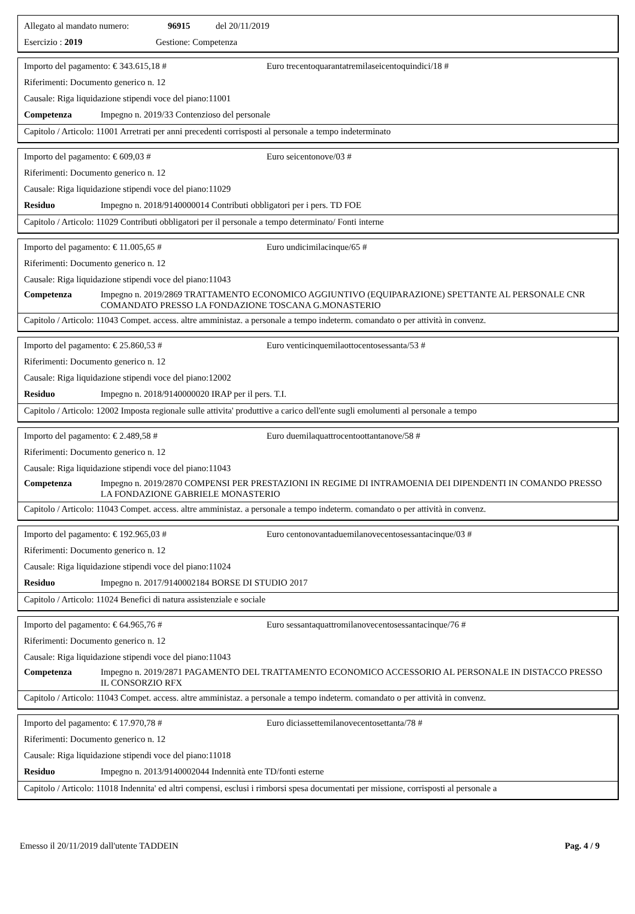Allegato al mandato numero: 96915 del 20/11/2019
Esercizio : 2019 Gestione: Competenza
Importo del pagamento: € 343.615,18 # Euro trecentoquarantatremilaseicentoquindici/18 #
Riferimenti: Documento generico n. 12
Causale: Riga liquidazione stipendi voce del piano:11001
Competenza Impegno n. 2019/33 Contenzioso del personale
Capitolo / Articolo: 11001 Arretrati per anni precedenti corrisposti al personale a tempo indeterminato
Importo del pagamento: € 609,03 # Euro seicentonove/03 #
Riferimenti: Documento generico n. 12
Causale: Riga liquidazione stipendi voce del piano:11029
Residuo Impegno n. 2018/9140000014 Contributi obbligatori per i pers. TD FOE
Capitolo / Articolo: 11029 Contributi obbligatori per il personale a tempo determinato/ Fonti interne
Importo del pagamento: € 11.005,65 # Euro undicimilacinque/65 #
Riferimenti: Documento generico n. 12
Causale: Riga liquidazione stipendi voce del piano:11043
Competenza Impegno n. 2019/2869 TRATTAMENTO ECONOMICO AGGIUNTIVO (EQUIPARAZIONE) SPETTANTE AL PERSONALE CNR COMANDATO PRESSO LA FONDAZIONE TOSCANA G.MONASTERIO
Capitolo / Articolo: 11043 Compet. access. altre amministaz. a personale a tempo indeterm. comandato o per attività in convenz.
Importo del pagamento: € 25.860,53 # Euro venticinquemilaottocentosessanta/53 #
Riferimenti: Documento generico n. 12
Causale: Riga liquidazione stipendi voce del piano:12002
Residuo Impegno n. 2018/9140000020 IRAP per il pers. T.I.
Capitolo / Articolo: 12002 Imposta regionale sulle attivita' produttive a carico dell'ente sugli emolumenti al personale a tempo
Importo del pagamento: € 2.489,58 # Euro duemilaquattrocentoottantanove/58 #
Riferimenti: Documento generico n. 12
Causale: Riga liquidazione stipendi voce del piano:11043
Competenza Impegno n. 2019/2870 COMPENSI PER PRESTAZIONI IN REGIME DI INTRAMOENIA DEI DIPENDENTI IN COMANDO PRESSO LA FONDAZIONE GABRIELE MONASTERIO
Capitolo / Articolo: 11043 Compet. access. altre amministaz. a personale a tempo indeterm. comandato o per attività in convenz.
Importo del pagamento: € 192.965,03 # Euro centonovantaduemilanovecentosessantacinque/03 #
Riferimenti: Documento generico n. 12
Causale: Riga liquidazione stipendi voce del piano:11024
Residuo Impegno n. 2017/9140002184 BORSE DI STUDIO 2017
Capitolo / Articolo: 11024 Benefici di natura assistenziale e sociale
Importo del pagamento: € 64.965,76 # Euro sessantaquattromilanovecentosessantacinque/76 #
Riferimenti: Documento generico n. 12
Causale: Riga liquidazione stipendi voce del piano:11043
Competenza Impegno n. 2019/2871 PAGAMENTO DEL TRATTAMENTO ECONOMICO ACCESSORIO AL PERSONALE IN DISTACCO PRESSO IL CONSORZIO RFX
Capitolo / Articolo: 11043 Compet. access. altre amministaz. a personale a tempo indeterm. comandato o per attività in convenz.
Importo del pagamento: € 17.970,78 # Euro diciassettemilanovecentosettanta/78 #
Riferimenti: Documento generico n. 12
Causale: Riga liquidazione stipendi voce del piano:11018
Residuo Impegno n. 2013/9140002044 Indennità ente TD/fonti esterne
Capitolo / Articolo: 11018 Indennita' ed altri compensi, esclusi i rimborsi spesa documentati per missione, corrisposti al personale a
Emesso il 20/11/2019 dall'utente TADDEIN Pag. 4 / 9